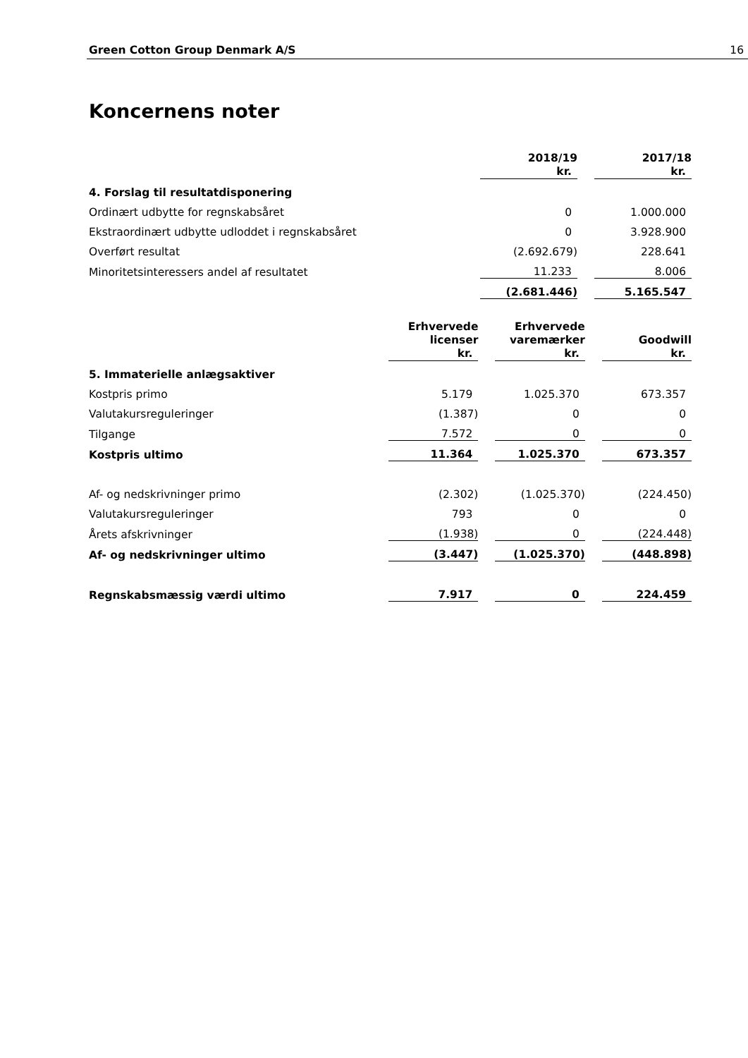Green Cotton Group Denmark A/S 16
Koncernens noter
| | 2018/19 kr. | | 2017/18 kr. |
| --- | --- | --- | --- |
| 4. Forslag til resultatdisponering | | | |
| Ordinært udbytte for regnskabsåret | 0 | | 1.000.000 |
| Ekstraordinært udbytte udloddet i regnskabsåret | 0 | | 3.928.900 |
| Overført resultat | (2.692.679) | | 228.641 |
| Minoritetsinteressers andel af resultatet | 11.233 | | 8.006 |
| | (2.681.446) | | 5.165.547 |
| | Erhvervede licenser kr. | | Erhvervede varemærker kr. | | Goodwill kr. |
| --- | --- | --- | --- | --- | --- |
| 5. Immaterielle anlægsaktiver | | | | | |
| Kostpris primo | 5.179 | | 1.025.370 | | 673.357 |
| Valutakursreguleringer | (1.387) | | 0 | | 0 |
| Tilgange | 7.572 | | 0 | | 0 |
| Kostpris ultimo | 11.364 | | 1.025.370 | | 673.357 |
| Af- og nedskrivninger primo | (2.302) | | (1.025.370) | | (224.450) |
| Valutakursreguleringer | 793 | | 0 | | 0 |
| Årets afskrivninger | (1.938) | | 0 | | (224.448) |
| Af- og nedskrivninger ultimo | (3.447) | | (1.025.370) | | (448.898) |
| Regnskabsmæssig værdi ultimo | 7.917 | | 0 | | 224.459 |